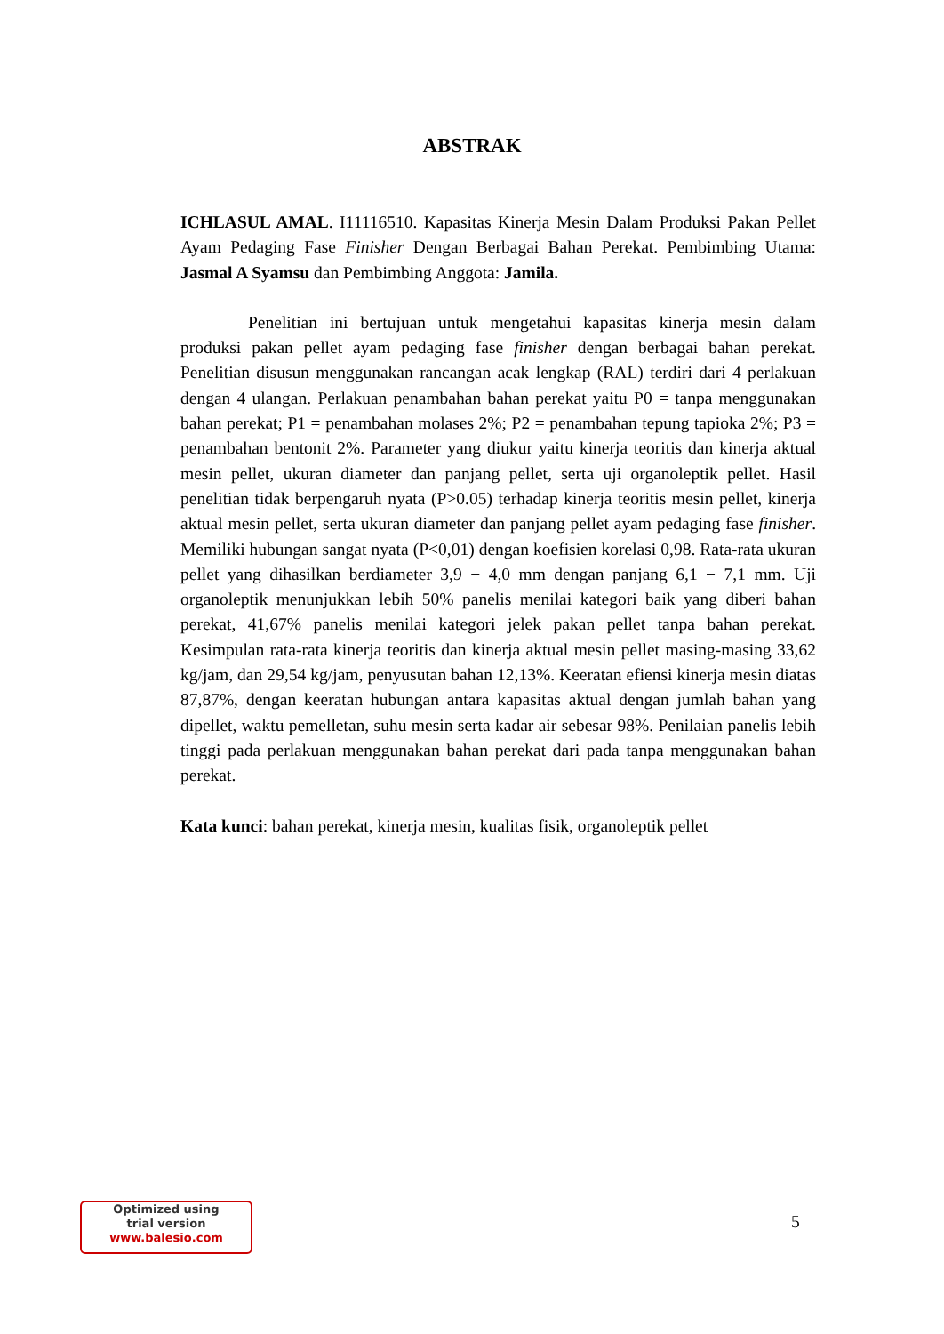ABSTRAK
ICHLASUL AMAL. I11116510. Kapasitas Kinerja Mesin Dalam Produksi Pakan Pellet Ayam Pedaging Fase Finisher Dengan Berbagai Bahan Perekat. Pembimbing Utama: Jasmal A Syamsu dan Pembimbing Anggota: Jamila.
Penelitian ini bertujuan untuk mengetahui kapasitas kinerja mesin dalam produksi pakan pellet ayam pedaging fase finisher dengan berbagai bahan perekat. Penelitian disusun menggunakan rancangan acak lengkap (RAL) terdiri dari 4 perlakuan dengan 4 ulangan. Perlakuan penambahan bahan perekat yaitu P0 = tanpa menggunakan bahan perekat; P1 = penambahan molases 2%; P2 = penambahan tepung tapioka 2%; P3 = penambahan bentonit 2%. Parameter yang diukur yaitu kinerja teoritis dan kinerja aktual mesin pellet, ukuran diameter dan panjang pellet, serta uji organoleptik pellet. Hasil penelitian tidak berpengaruh nyata (P>0.05) terhadap kinerja teoritis mesin pellet, kinerja aktual mesin pellet, serta ukuran diameter dan panjang pellet ayam pedaging fase finisher. Memiliki hubungan sangat nyata (P<0,01) dengan koefisien korelasi 0,98. Rata-rata ukuran pellet yang dihasilkan berdiameter 3,9 − 4,0 mm dengan panjang 6,1 − 7,1 mm. Uji organoleptik menunjukkan lebih 50% panelis menilai kategori baik yang diberi bahan perekat, 41,67% panelis menilai kategori jelek pakan pellet tanpa bahan perekat. Kesimpulan rata-rata kinerja teoritis dan kinerja aktual mesin pellet masing-masing 33,62 kg/jam, dan 29,54 kg/jam, penyusutan bahan 12,13%. Keeratan efiensi kinerja mesin diatas 87,87%, dengan keeratan hubungan antara kapasitas aktual dengan jumlah bahan yang dipellet, waktu pemelletan, suhu mesin serta kadar air sebesar 98%. Penilaian panelis lebih tinggi pada perlakuan menggunakan bahan perekat dari pada tanpa menggunakan bahan perekat.
Kata kunci: bahan perekat, kinerja mesin, kualitas fisik, organoleptik pellet
Optimized using
trial version
www.balesio.com
5